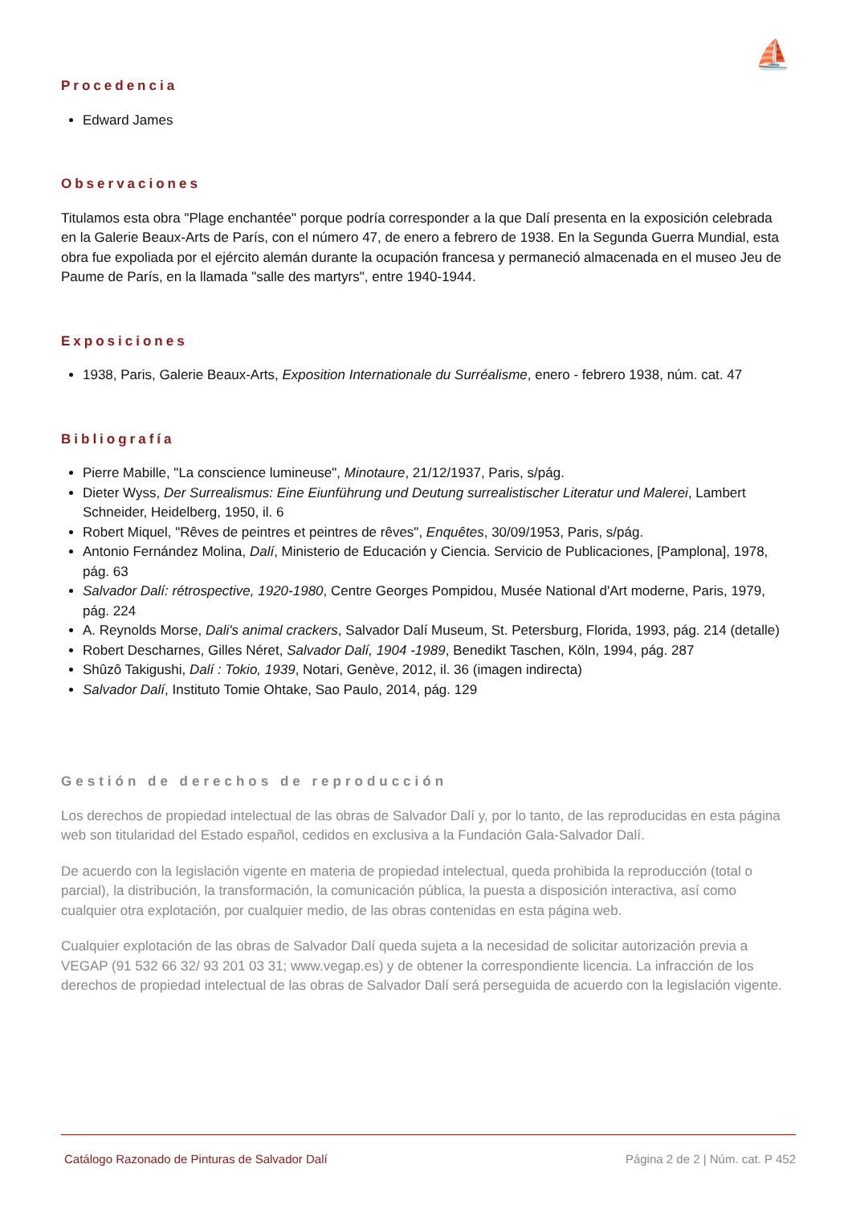⛵
Procedencia
Edward James
Observaciones
Titulamos esta obra "Plage enchantée" porque podría corresponder a la que Dalí presenta en la exposición celebrada en la Galerie Beaux-Arts de París, con el número 47, de enero a febrero de 1938. En la Segunda Guerra Mundial, esta obra fue expoliada por el ejército alemán durante la ocupación francesa y permaneció almacenada en el museo Jeu de Paume de París, en la llamada "salle des martyrs", entre 1940-1944.
Exposiciones
1938, Paris, Galerie Beaux-Arts, Exposition Internationale du Surréalisme, enero - febrero 1938, núm. cat. 47
Bibliografía
Pierre Mabille, "La conscience lumineuse", Minotaure, 21/12/1937, Paris, s/pág.
Dieter Wyss, Der Surrealismus: Eine Eiunführung und Deutung surrealistischer Literatur und Malerei, Lambert Schneider, Heidelberg, 1950, il. 6
Robert Miquel, "Rêves de peintres et peintres de rêves", Enquêtes, 30/09/1953, Paris, s/pág.
Antonio Fernández Molina, Dalí, Ministerio de Educación y Ciencia. Servicio de Publicaciones, [Pamplona], 1978, pág. 63
Salvador Dalí: rétrospective, 1920-1980, Centre Georges Pompidou, Musée National d'Art moderne, Paris, 1979, pág. 224
A. Reynolds Morse, Dali's animal crackers, Salvador Dalí Museum, St. Petersburg, Florida, 1993, pág. 214 (detalle)
Robert Descharnes, Gilles Néret, Salvador Dalí, 1904 -1989, Benedikt Taschen, Köln, 1994, pág. 287
Shûzô Takigushi, Dalí : Tokio, 1939, Notari, Genève, 2012, il. 36 (imagen indirecta)
Salvador Dalí, Instituto Tomie Ohtake, Sao Paulo, 2014, pág. 129
Gestión de derechos de reproducción
Los derechos de propiedad intelectual de las obras de Salvador Dalí y, por lo tanto, de las reproducidas en esta página web son titularidad del Estado español, cedidos en exclusiva a la Fundación Gala-Salvador Dalí.
De acuerdo con la legislación vigente en materia de propiedad intelectual, queda prohibida la reproducción (total o parcial), la distribución, la transformación, la comunicación pública, la puesta a disposición interactiva, así como cualquier otra explotación, por cualquier medio, de las obras contenidas en esta página web.
Cualquier explotación de las obras de Salvador Dalí queda sujeta a la necesidad de solicitar autorización previa a VEGAP (91 532 66 32/ 93 201 03 31; www.vegap.es) y de obtener la correspondiente licencia. La infracción de los derechos de propiedad intelectual de las obras de Salvador Dalí será perseguida de acuerdo con la legislación vigente.
Catálogo Razonado de Pinturas de Salvador Dalí Página 2 de 2 | Núm. cat. P 452